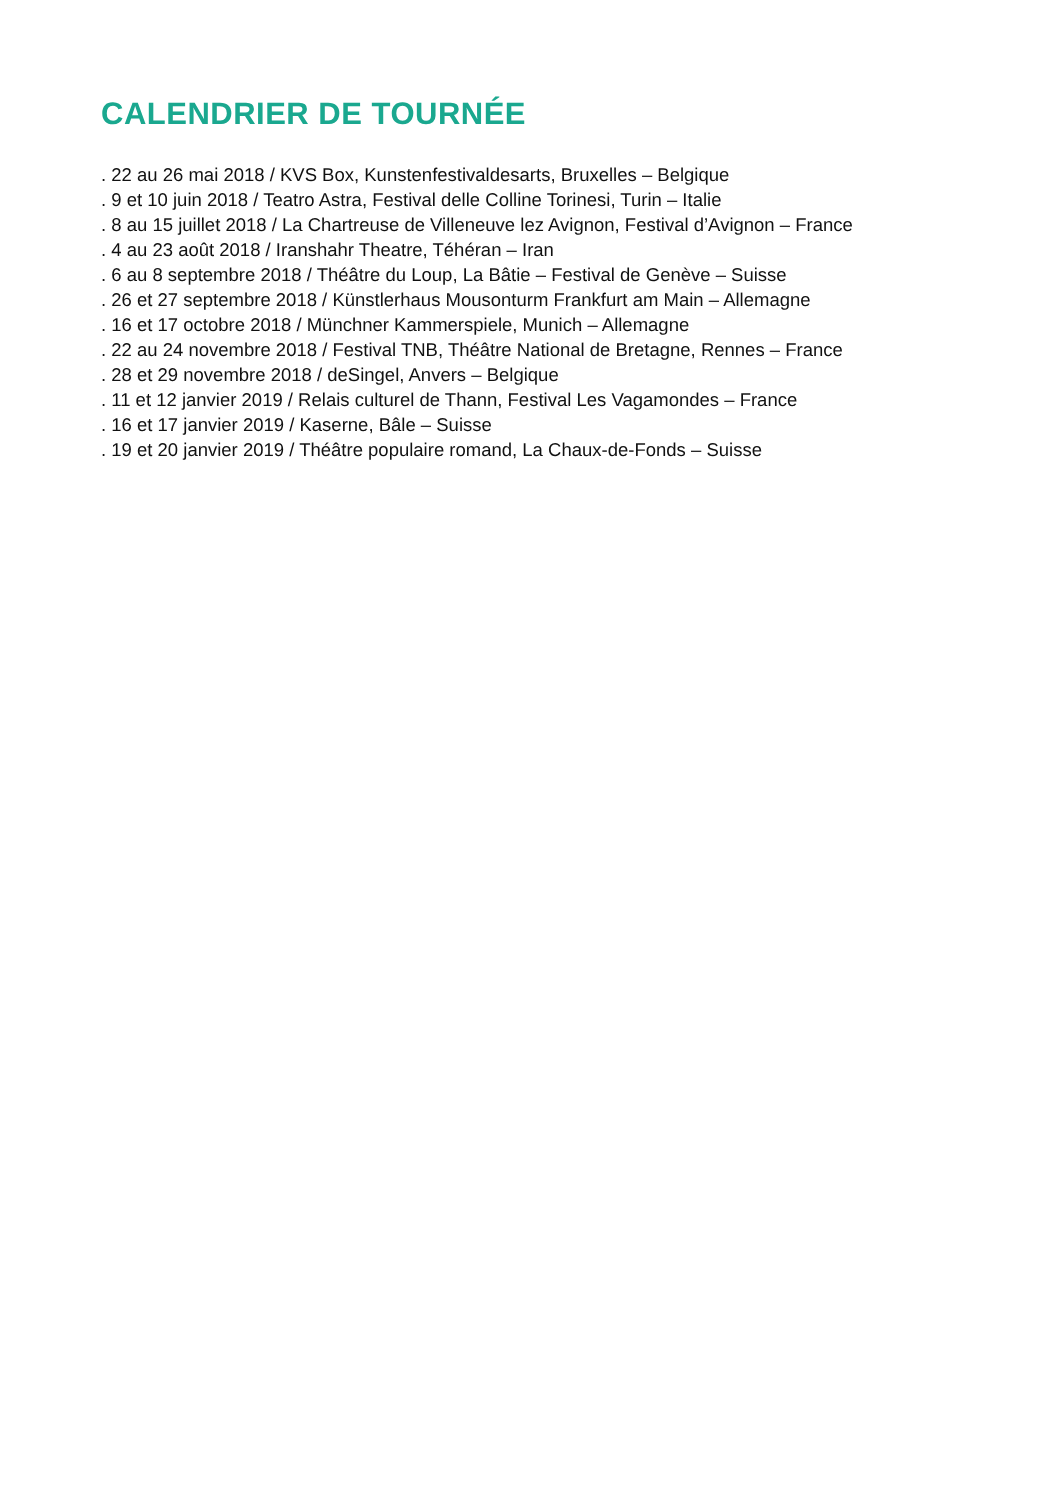CALENDRIER DE TOURNÉE
. 22 au 26 mai 2018 / KVS Box, Kunstenfestivaldesarts, Bruxelles – Belgique
. 9 et 10 juin 2018 / Teatro Astra, Festival delle Colline Torinesi, Turin – Italie
. 8 au 15 juillet 2018 / La Chartreuse de Villeneuve lez Avignon, Festival d’Avignon – France
. 4 au 23 août 2018 / Iranshahr Theatre, Téhéran – Iran
. 6 au 8 septembre 2018 / Théâtre du Loup, La Bâtie – Festival de Genève – Suisse
. 26 et 27 septembre 2018 / Künstlerhaus Mousonturm Frankfurt am Main – Allemagne
. 16 et 17 octobre 2018 / Münchner Kammerspiele, Munich – Allemagne
. 22 au 24 novembre 2018 / Festival TNB, Théâtre National de Bretagne, Rennes – France
. 28 et 29 novembre 2018 / deSingel, Anvers – Belgique
. 11 et 12 janvier 2019 / Relais culturel de Thann, Festival Les Vagamondes – France
. 16 et 17 janvier 2019 / Kaserne, Bâle – Suisse
. 19 et 20 janvier 2019 / Théâtre populaire romand, La Chaux-de-Fonds – Suisse